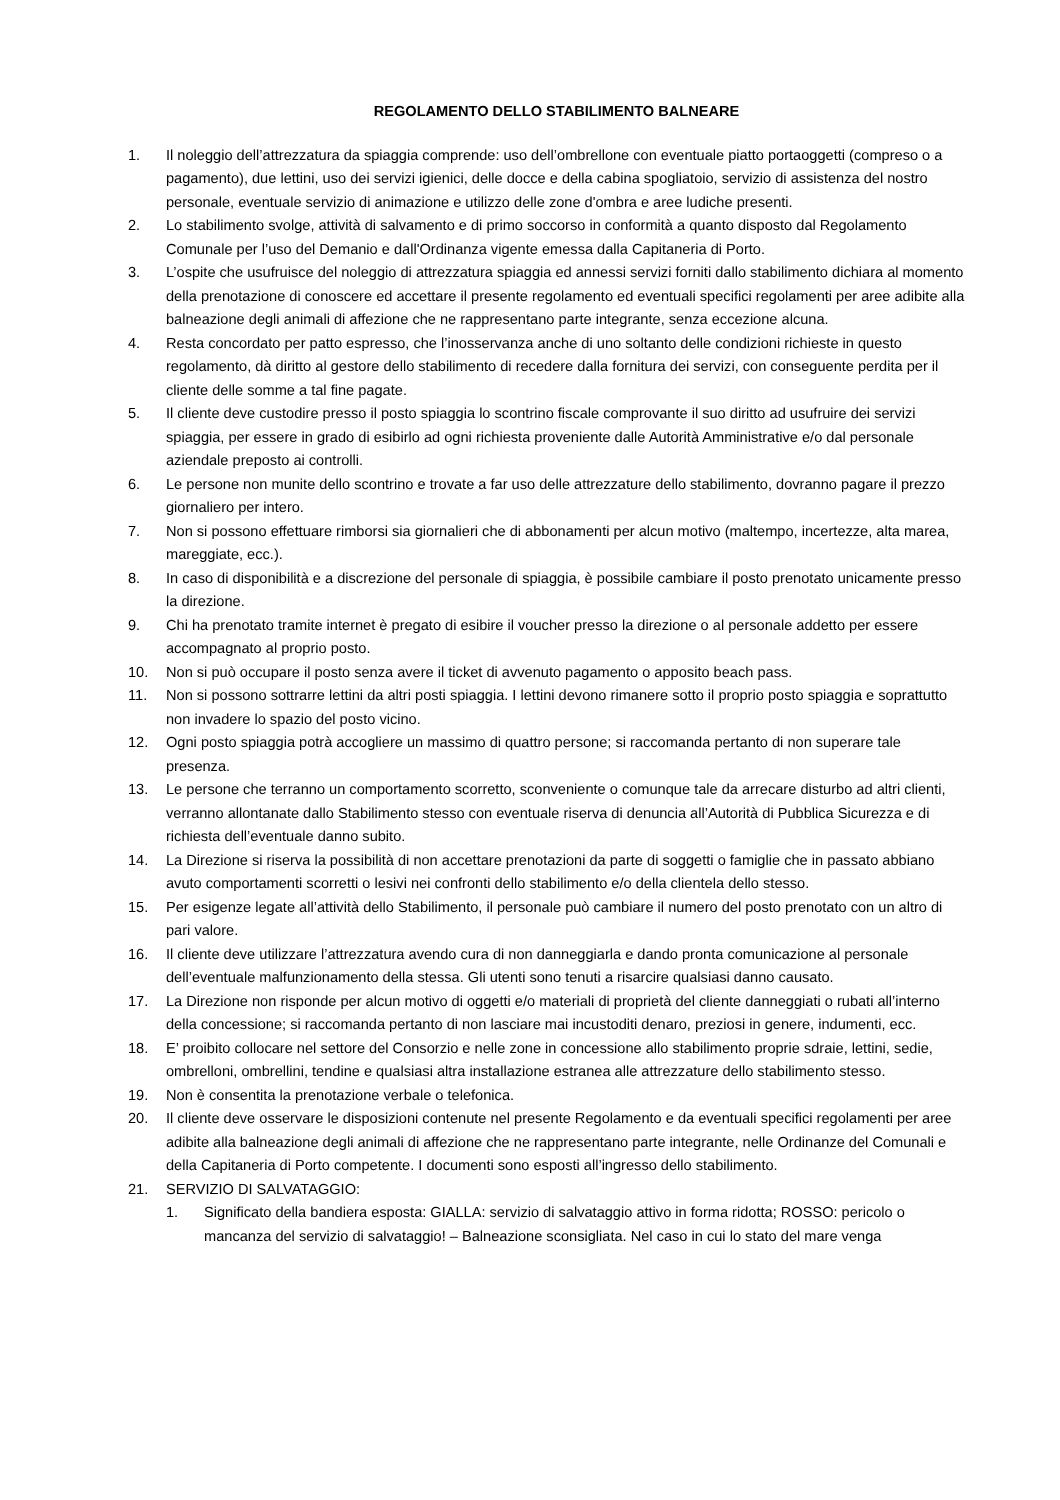REGOLAMENTO DELLO STABILIMENTO BALNEARE
1. Il noleggio dell’attrezzatura da spiaggia comprende: uso dell’ombrellone con eventuale piatto portaoggetti (compreso o a pagamento), due lettini, uso dei servizi igienici, delle docce e della cabina spogliatoio, servizio di assistenza del nostro personale, eventuale servizio di animazione e utilizzo delle zone d'ombra e aree ludiche presenti.
2. Lo stabilimento svolge, attività di salvamento e di primo soccorso in conformità a quanto disposto dal Regolamento Comunale per l’uso del Demanio e dall'Ordinanza vigente emessa dalla Capitaneria di Porto.
3. L’ospite che usufruisce del noleggio di attrezzatura spiaggia ed annessi servizi forniti dallo stabilimento dichiara al momento della prenotazione di conoscere ed accettare il presente regolamento ed eventuali specifici regolamenti per aree adibite alla balneazione degli animali di affezione che ne rappresentano parte integrante, senza eccezione alcuna.
4. Resta concordato per patto espresso, che l’inosservanza anche di uno soltanto delle condizioni richieste in questo regolamento, dà diritto al gestore dello stabilimento di recedere dalla fornitura dei servizi, con conseguente perdita per il cliente delle somme a tal fine pagate.
5. Il cliente deve custodire presso il posto spiaggia lo scontrino fiscale comprovante il suo diritto ad usufruire dei servizi spiaggia, per essere in grado di esibirlo ad ogni richiesta proveniente dalle Autorità Amministrative e/o dal personale aziendale preposto ai controlli.
6. Le persone non munite dello scontrino e trovate a far uso delle attrezzature dello stabilimento, dovranno pagare il prezzo giornaliero per intero.
7. Non si possono effettuare rimborsi sia giornalieri che di abbonamenti per alcun motivo (maltempo, incertezze, alta marea, mareggiate, ecc.).
8. In caso di disponibilità e a discrezione del personale di spiaggia, è possibile cambiare il posto prenotato unicamente presso la direzione.
9. Chi ha prenotato tramite internet è pregato di esibire il voucher presso la direzione o al personale addetto per essere accompagnato al proprio posto.
10. Non si può occupare il posto senza avere il ticket di avvenuto pagamento o apposito beach pass.
11. Non si possono sottrarre lettini da altri posti spiaggia. I lettini devono rimanere sotto il proprio posto spiaggia e soprattutto non invadere lo spazio del posto vicino.
12. Ogni posto spiaggia potrà accogliere un massimo di quattro persone; si raccomanda pertanto di non superare tale presenza.
13. Le persone che terranno un comportamento scorretto, sconveniente o comunque tale da arrecare disturbo ad altri clienti, verranno allontanate dallo Stabilimento stesso con eventuale riserva di denuncia all’Autorità di Pubblica Sicurezza e di richiesta dell’eventuale danno subito.
14. La Direzione si riserva la possibilità di non accettare prenotazioni da parte di soggetti o famiglie che in passato abbiano avuto comportamenti scorretti o lesivi nei confronti dello stabilimento e/o della clientela dello stesso.
15. Per esigenze legate all’attività dello Stabilimento, il personale può cambiare il numero del posto prenotato con un altro di pari valore.
16. Il cliente deve utilizzare l’attrezzatura avendo cura di non danneggiarla e dando pronta comunicazione al personale dell’eventuale malfunzionamento della stessa. Gli utenti sono tenuti a risarcire qualsiasi danno causato.
17. La Direzione non risponde per alcun motivo di oggetti e/o materiali di proprietà del cliente danneggiati o rubati all’interno della concessione; si raccomanda pertanto di non lasciare mai incustoditi denaro, preziosi in genere, indumenti, ecc.
18. E’ proibito collocare nel settore del Consorzio e nelle zone in concessione allo stabilimento proprie sdraie, lettini, sedie, ombrelloni, ombrellini, tendine e qualsiasi altra installazione estranea alle attrezzature dello stabilimento stesso.
19. Non è consentita la prenotazione verbale o telefonica.
20. Il cliente deve osservare le disposizioni contenute nel presente Regolamento e da eventuali specifici regolamenti per aree adibite alla balneazione degli animali di affezione che ne rappresentano parte integrante, nelle Ordinanze del Comunali e della Capitaneria di Porto competente. I documenti sono esposti all’ingresso dello stabilimento.
21. SERVIZIO DI SALVATAGGIO:
1. Significato della bandiera esposta: GIALLA: servizio di salvataggio attivo in forma ridotta; ROSSO: pericolo o mancanza del servizio di salvataggio! – Balneazione sconsigliata. Nel caso in cui lo stato del mare venga